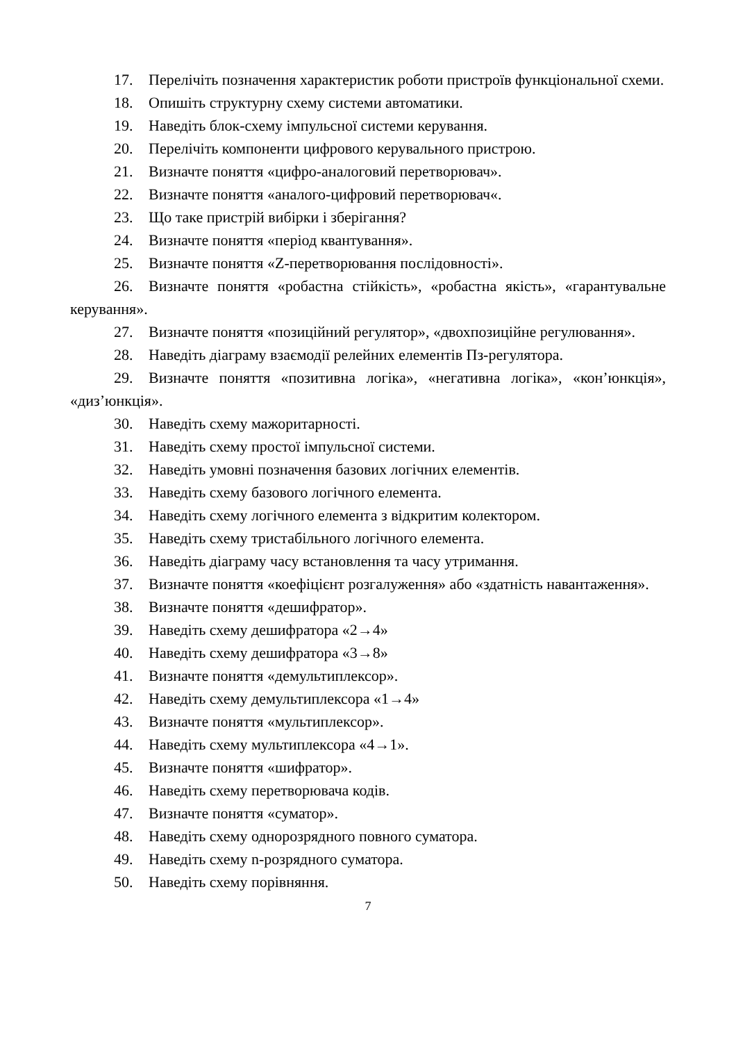17. Перелічіть позначення характеристик роботи пристроїв функціональної схеми.
18. Опишіть структурну схему системи автоматики.
19. Наведіть блок-схему імпульсної системи керування.
20. Перелічіть компоненти цифрового керувального пристрою.
21. Визначте поняття «цифро-аналоговий перетворювач».
22. Визначте поняття «аналого-цифровий перетворювач«.
23. Що таке пристрій вибірки і зберігання?
24. Визначте поняття «період квантування».
25. Визначте поняття «Z-перетворювання послідовності».
26. Визначте поняття «робастна стійкість», «робастна якість», «гарантувальне керування».
27. Визначте поняття «позиційний регулятор», «двохпозиційне регулювання».
28. Наведіть діаграму взаємодії релейних елементів Пз-регулятора.
29. Визначте поняття «позитивна логіка», «негативна логіка», «кон’юнкція», «диз’юнкція».
30. Наведіть схему мажоритарності.
31. Наведіть схему простої імпульсної системи.
32. Наведіть умовні позначення базових логічних елементів.
33. Наведіть схему базового логічного елемента.
34. Наведіть схему логічного елемента з відкритим колектором.
35. Наведіть схему тристабільного логічного елемента.
36. Наведіть діаграму часу встановлення та часу утримання.
37. Визначте поняття «коефіцієнт розгалуження» або «здатність навантаження».
38. Визначте поняття «дешифратор».
39. Наведіть схему дешифратора «2→4»
40. Наведіть схему дешифратора «3→8»
41. Визначте поняття «демультиплексор».
42. Наведіть схему демультиплексора «1→4»
43. Визначте поняття «мультиплексор».
44. Наведіть схему мультиплексора «4→1».
45. Визначте поняття «шифратор».
46. Наведіть схему перетворювача кодів.
47. Визначте поняття «суматор».
48. Наведіть схему однорозрядного повного суматора.
49. Наведіть схему n-розрядного суматора.
50. Наведіть схему порівняння.
7